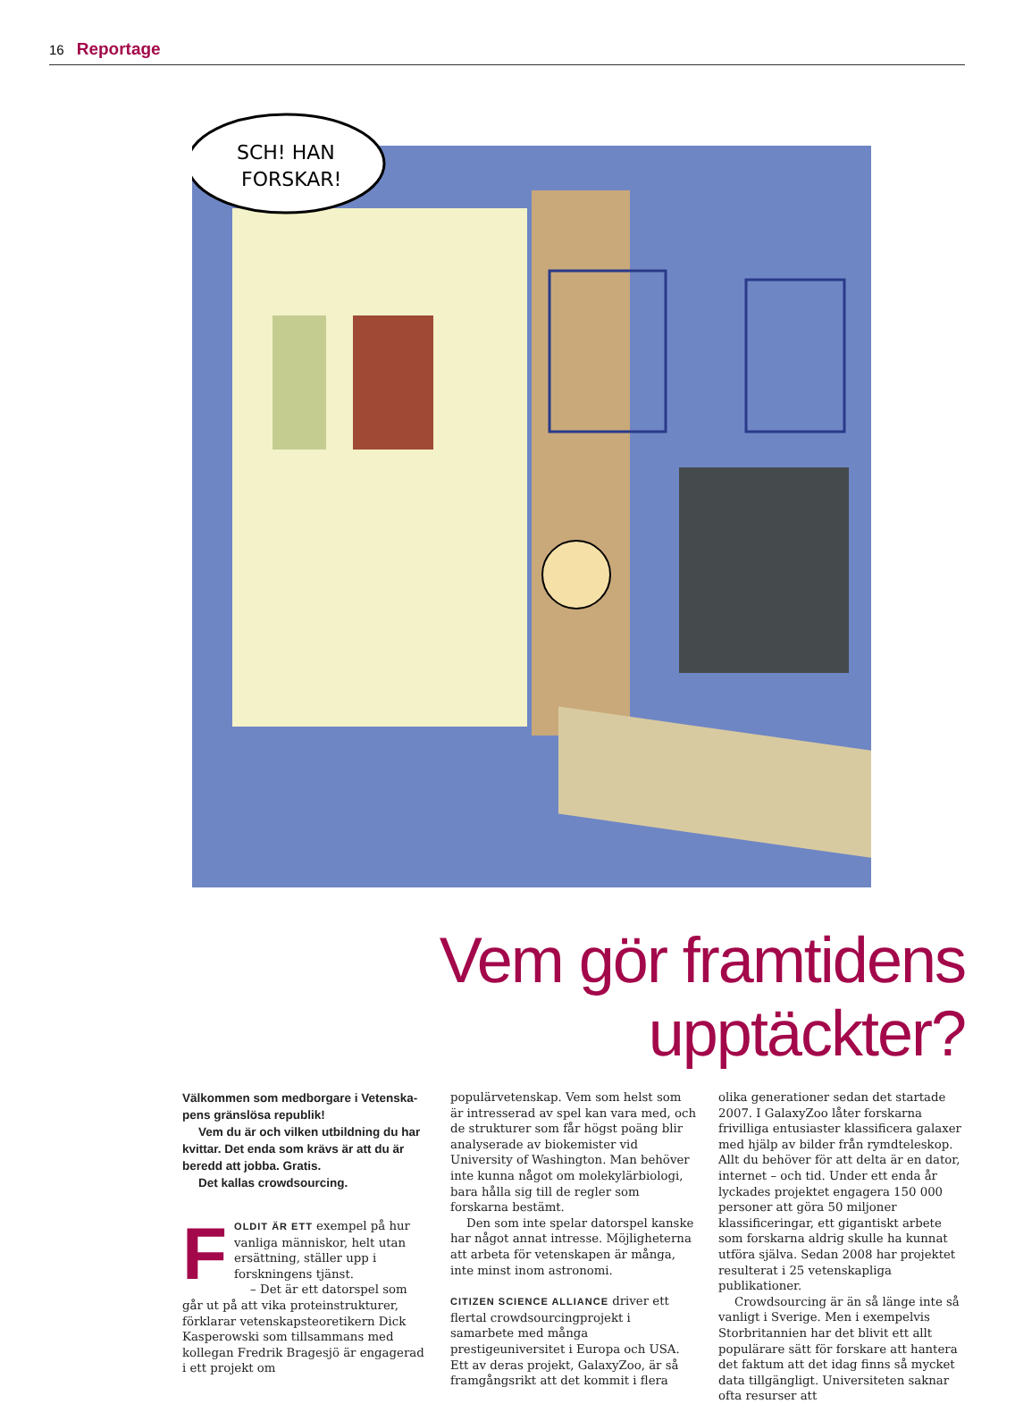16 Reportage
SCH! HAN
FORSKAR!
Vem gör framtidens upptäckter?
Välkommen som medborgare i Vetenska­pens gränslösa republik!
Vem du är och vilken utbildning du har kvittar. Det enda som krävs är att du är beredd att jobba. Gratis.
Det kallas crowdsourcing.
FOLDIT ÄR ETT exempel på hur van­liga människor, helt utan ersätt­ning, ställer upp i forskningens tjänst.
– Det är ett datorspel som går ut på att vika proteinstrukturer, förklarar vetenskapsteoretikern Dick Kasperowski som tillsammans med kollegan Fredrik Bragesjö är engagerad i ett projekt om
populärvetenskap. Vem som helst som är intresserad av spel kan vara med, och de strukturer som får högst poäng blir ana­lyserade av biokemister vid University of Washington. Man behöver inte kunna något om molekylärbiologi, bara hålla sig till de regler som forskarna bestämt.
Den som inte spelar datorspel kanske har något annat intresse. Möjligheterna att arbeta för vetenskapen är många, inte minst inom astronomi.
CITIZEN SCIENCE ALLIANCE driver ett flertal crowdsourcingprojekt i samarbete med många prestigeuniversitet i Europa och USA. Ett av deras projekt, GalaxyZoo, är så framgångsrikt att det kommit i flera
olika generationer sedan det startade 2007. I GalaxyZoo låter forskarna frivilliga entusiaster klassificera galaxer med hjälp av bilder från rymdteleskop. Allt du behöver för att delta är en dator, internet – och tid. Under ett enda år lyckades projektet enga­gera 150 000 personer att göra 50 miljoner klassificeringar, ett gigantiskt arbete som forskarna aldrig skulle ha kunnat utföra själva. Sedan 2008 har projektet resulterat i 25 vetenskapliga publikationer.
Crowdsourcing är än så länge inte så vanligt i Sverige. Men i exempelvis Storbritannien har det blivit ett allt populä­rare sätt för forskare att hantera det faktum att det idag finns så mycket data tillgäng­ligt. Universiteten saknar ofta resurser att